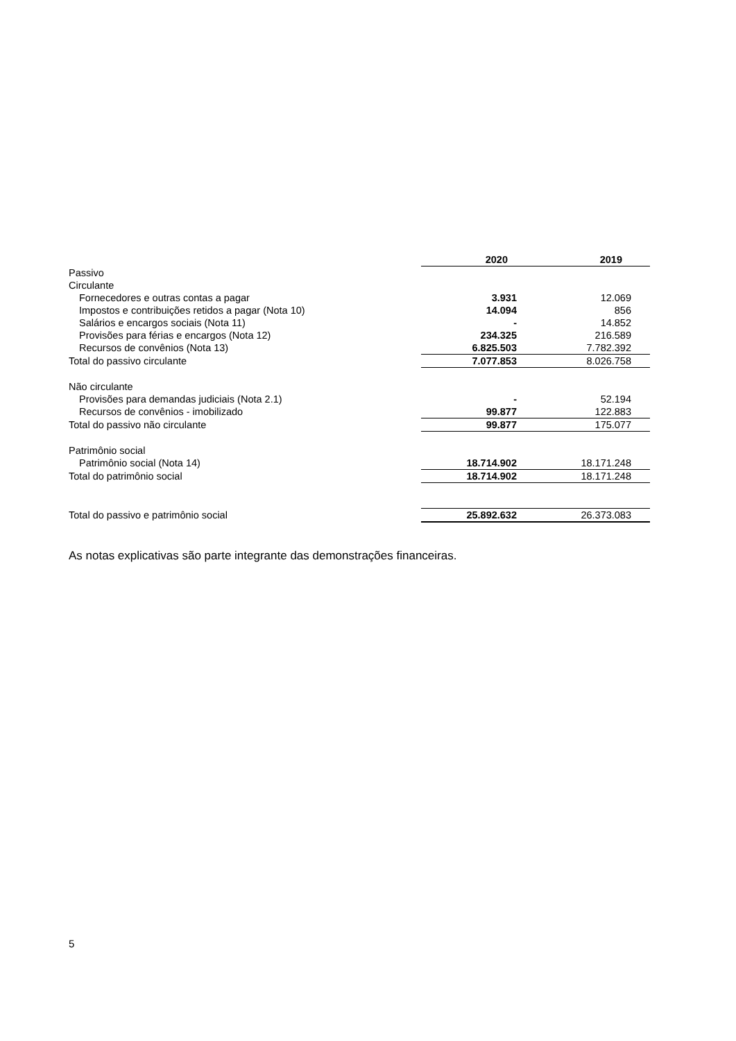| | 2020 | 2019 |
| --- | --- | --- |
| Passivo | | |
| Circulante | | |
| Fornecedores e outras contas a pagar | 3.931 | 12.069 |
| Impostos e contribuições retidos a pagar (Nota 10) | 14.094 | 856 |
| Salários e encargos sociais (Nota 11) | - | 14.852 |
| Provisões para férias e encargos (Nota 12) | 234.325 | 216.589 |
| Recursos de convênios (Nota 13) | 6.825.503 | 7.782.392 |
| Total do passivo circulante | 7.077.853 | 8.026.758 |
| Não circulante | | |
| Provisões para demandas judiciais (Nota 2.1) | - | 52.194 |
| Recursos de convênios - imobilizado | 99.877 | 122.883 |
| Total do passivo não circulante | 99.877 | 175.077 |
| Patrimônio social | | |
| Patrimônio social (Nota 14) | 18.714.902 | 18.171.248 |
| Total do patrimônio social | 18.714.902 | 18.171.248 |
| Total do passivo e patrimônio social | 25.892.632 | 26.373.083 |
As notas explicativas são parte integrante das demonstrações financeiras.
5